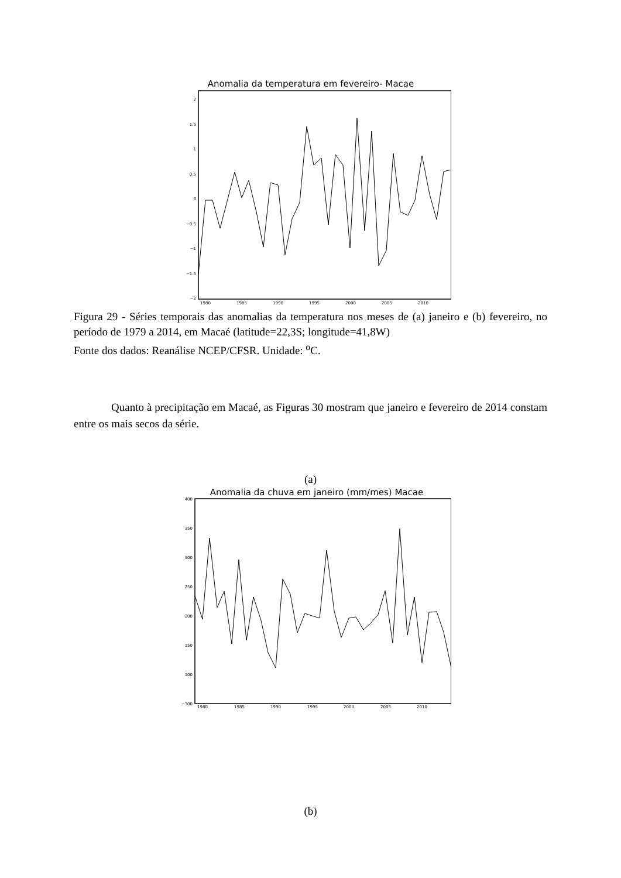Anomalia da temperatura em fevereiro- Macae
2
1.5
1
0.5
0
−0.5
−1
−1.5
−2
1980
1985
1990
1995
2000
2005
2010
Figura 29 - Séries temporais das anomalias da temperatura nos meses de (a) janeiro e (b) fevereiro, no período de 1979 a 2014, em Macaé (latitude=22,3S; longitude=41,8W)
Fonte dos dados: Reanálise NCEP/CFSR. Unidade: <sup>o</sup>C.
Quanto à precipitação em Macaé, as Figuras 30 mostram que janeiro e fevereiro de 2014 constam entre os mais secos da série.
(a)
Anomalia da chuva em janeiro (mm/mes) Macae
400
350
300
250
200
150
100
−300
1980
1985
1990
1995
2000
2005
2010
(b)